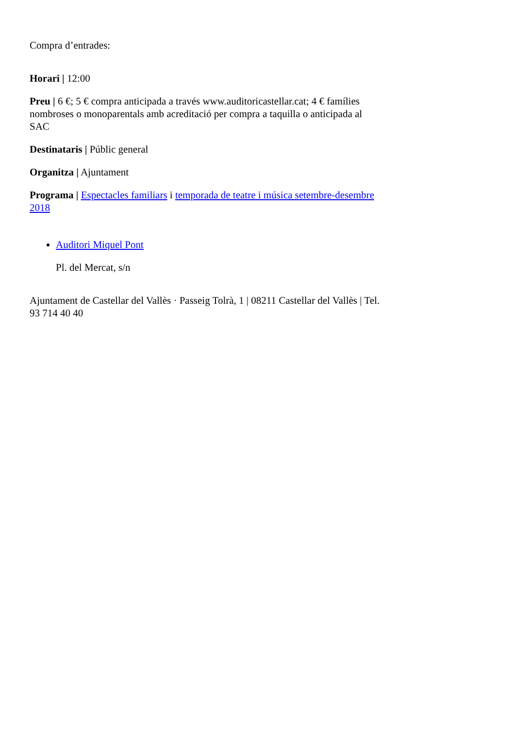Compra d’entrades:
Horari | 12:00
Preu | 6 €; 5 € compra anticipada a través www.auditoricastellar.cat; 4 € famílies nombroses o monoparentals amb acreditació per compra a taquilla o anticipada al SAC
Destinataris | Públic general
Organitza | Ajuntament
Programa | Espectacles familiars i temporada de teatre i música setembre-desembre 2018
Auditori Miquel Pont
Pl. del Mercat, s/n
Ajuntament de Castellar del Vallès · Passeig Tolrà, 1 | 08211 Castellar del Vallès | Tel. 93 714 40 40